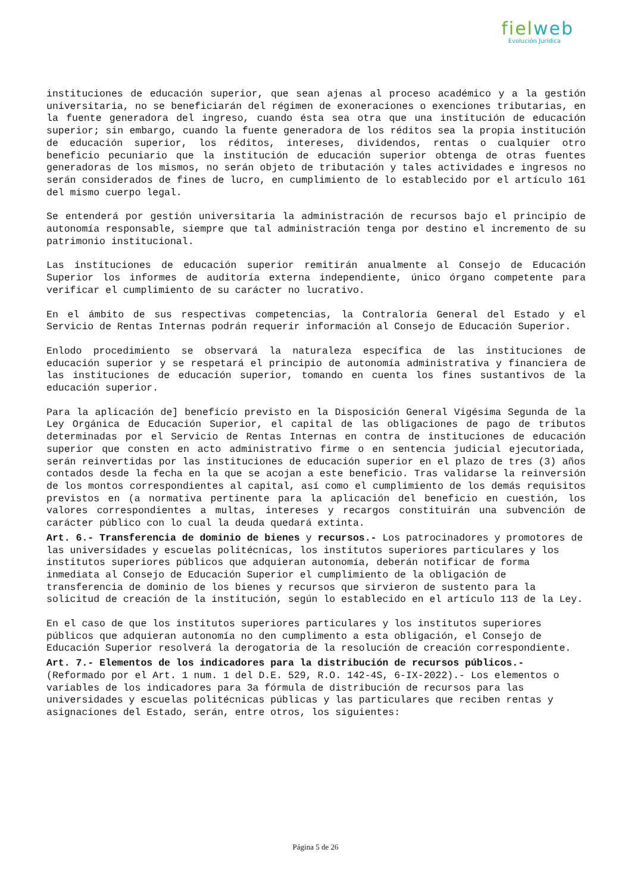fielweb
Evolución Jurídica
instituciones de educación superior, que sean ajenas al proceso académico y a la gestión universitaria, no se beneficiarán del régimen de exoneraciones o exenciones tributarias, en la fuente generadora del ingreso, cuando ésta sea otra que una institución de educación superior; sin embargo, cuando la fuente generadora de los réditos sea la propia institución de educación superior, los réditos, intereses, dividendos, rentas o cualquier otro beneficio pecuniario que la institución de educación superior obtenga de otras fuentes generadoras de los mismos, no serán objeto de tributación y tales actividades e ingresos no serán considerados de fines de lucro, en cumplimiento de lo establecido por el artículo 161 del mismo cuerpo legal.
Se entenderá por gestión universitaria la administración de recursos bajo el principio de autonomía responsable, siempre que tal administración tenga por destino el incremento de su patrimonio institucional.
Las instituciones de educación superior remitirán anualmente al Consejo de Educación Superior los informes de auditoría externa independiente, único órgano competente para verificar el cumplimiento de su carácter no lucrativo.
En el ámbito de sus respectivas competencias, la Contraloría General del Estado y el Servicio de Rentas Internas podrán requerir información al Consejo de Educación Superior.
Enlodo procedimiento se observará la naturaleza específica de las instituciones de educación superior y se respetará el principio de autonomía administrativa y financiera de las instituciones de educación superior, tomando en cuenta los fines sustantivos de la educación superior.
Para la aplicación de] beneficio previsto en la Disposición General Vigésima Segunda de la Ley Orgánica de Educación Superior, el capital de las obligaciones de pago de tributos determinadas por el Servicio de Rentas Internas en contra de instituciones de educación superior que consten en acto administrativo firme o en sentencia judicial ejecutoriada, serán reinvertidas por las instituciones de educación superior en el plazo de tres (3) años contados desde la fecha en la que se acojan a este beneficio. Tras validarse la reinversión de los montos correspondientes al capital, así como el cumplimiento de los demás requisitos previstos en (a normativa pertinente para la aplicación del beneficio en cuestión, los valores correspondientes a multas, intereses y recargos constituirán una subvención de carácter público con lo cual la deuda quedará extinta.
Art. 6.- Transferencia de dominio de bienes y recursos.- Los patrocinadores y promotores de las universidades y escuelas politécnicas, los institutos superiores particulares y los institutos superiores públicos que adquieran autonomía, deberán notificar de forma inmediata al Consejo de Educación Superior el cumplimiento de la obligación de transferencia de dominio de los bienes y recursos que sirvieron de sustento para la solicitud de creación de la institución, según lo establecido en el artículo 113 de la Ley.
En el caso de que los institutos superiores particulares y los institutos superiores públicos que adquieran autonomía no den cumplimento a esta obligación, el Consejo de Educación Superior resolverá la derogatoria de la resolución de creación correspondiente.
Art. 7.- Elementos de los indicadores para la distribución de recursos públicos.- (Reformado por el Art. 1 num. 1 del D.E. 529, R.O. 142-4S, 6-IX-2022).- Los elementos o variables de los indicadores para 3a fórmula de distribución de recursos para las universidades y escuelas politécnicas públicas y las particulares que reciben rentas y asignaciones del Estado, serán, entre otros, los siguientes:
Página 5 de 26